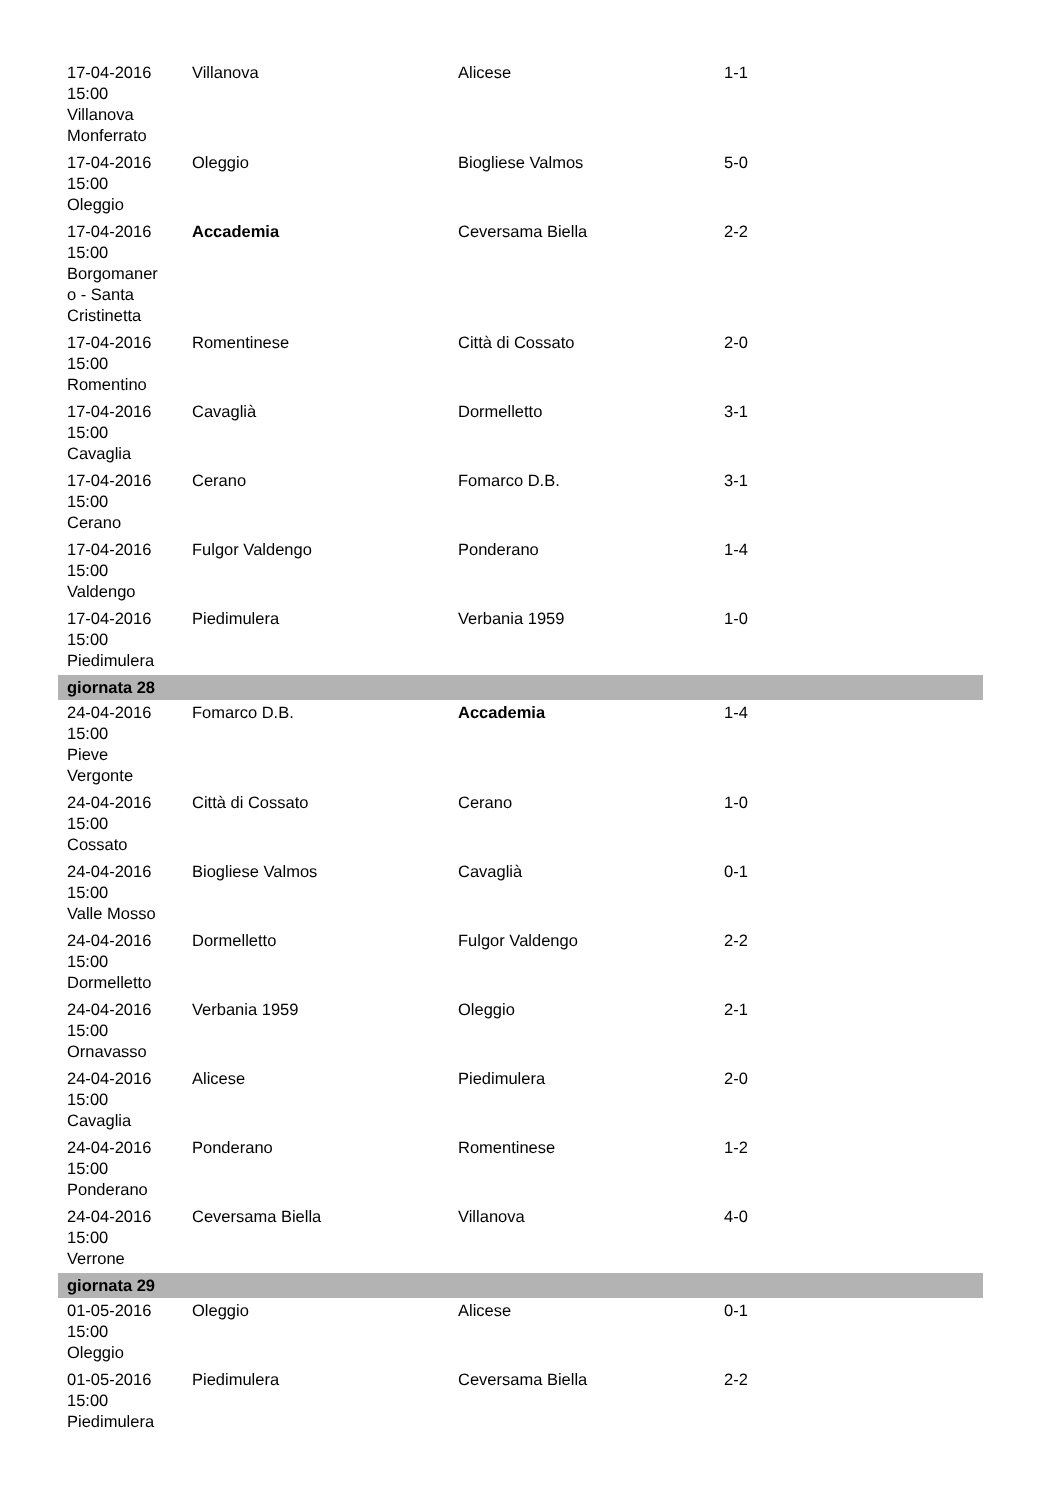| 17-04-2016 15:00 Villanova Monferrato | Villanova | Alicese | 1-1 |
| 17-04-2016 15:00 Oleggio | Oleggio | Biogliese Valmos | 5-0 |
| 17-04-2016 15:00 Borgomaner o - Santa Cristinetta | Accademia | Ceversama Biella | 2-2 |
| 17-04-2016 15:00 Romentino | Romentinese | Città di Cossato | 2-0 |
| 17-04-2016 15:00 Cavaglia | Cavaglià | Dormelletto | 3-1 |
| 17-04-2016 15:00 Cerano | Cerano | Fomarco D.B. | 3-1 |
| 17-04-2016 15:00 Valdengo | Fulgor Valdengo | Ponderano | 1-4 |
| 17-04-2016 15:00 Piedimulera | Piedimulera | Verbania 1959 | 1-0 |
| giornata 28 | | | |
| 24-04-2016 15:00 Pieve Vergonte | Fomarco D.B. | Accademia | 1-4 |
| 24-04-2016 15:00 Cossato | Città di Cossato | Cerano | 1-0 |
| 24-04-2016 15:00 Valle Mosso | Biogliese Valmos | Cavaglià | 0-1 |
| 24-04-2016 15:00 Dormelletto | Dormelletto | Fulgor Valdengo | 2-2 |
| 24-04-2016 15:00 Ornavasso | Verbania 1959 | Oleggio | 2-1 |
| 24-04-2016 15:00 Cavaglia | Alicese | Piedimulera | 2-0 |
| 24-04-2016 15:00 Ponderano | Ponderano | Romentinese | 1-2 |
| 24-04-2016 15:00 Verrone | Ceversama Biella | Villanova | 4-0 |
| giornata 29 | | | |
| 01-05-2016 15:00 Oleggio | Oleggio | Alicese | 0-1 |
| 01-05-2016 15:00 Piedimulera | Piedimulera | Ceversama Biella | 2-2 |